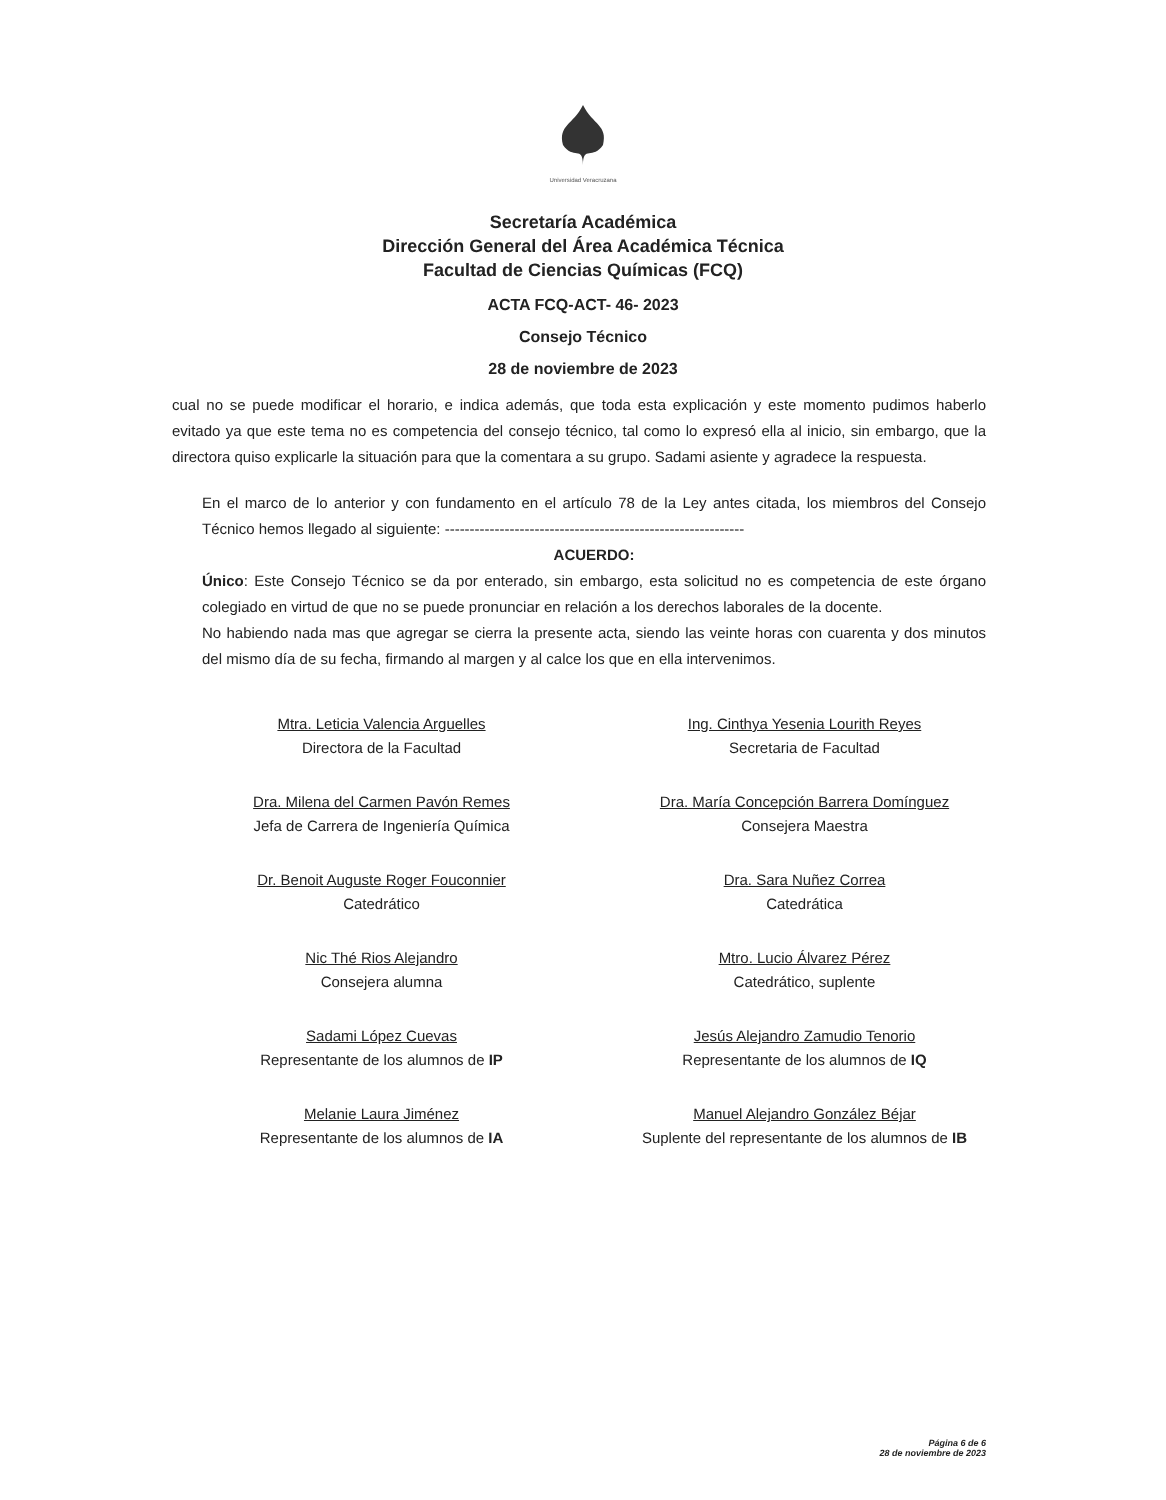Universidad Veracruzana
Secretaría Académica
Dirección General del Área Académica Técnica
Facultad de Ciencias Químicas (FCQ)
ACTA FCQ-ACT- 46- 2023
Consejo Técnico
28 de noviembre de 2023
cual no se puede modificar el horario, e indica además, que toda esta explicación y este momento pudimos haberlo evitado ya que este tema no es competencia del consejo técnico, tal como lo expresó ella al inicio, sin embargo, que la directora quiso explicarle la situación para que la comentara a su grupo. Sadami asiente y agradece la respuesta.
En el marco de lo anterior y con fundamento en el artículo 78 de la Ley antes citada, los miembros del Consejo Técnico hemos llegado al siguiente: ------------------------------------------------------------
ACUERDO:
Único: Este Consejo Técnico se da por enterado, sin embargo, esta solicitud no es competencia de este órgano colegiado en virtud de que no se puede pronunciar en relación a los derechos laborales de la docente.
No habiendo nada mas que agregar se cierra la presente acta, siendo las veinte horas con cuarenta y dos minutos del mismo día de su fecha, firmando al margen y al calce los que en ella intervenimos.
Mtra. Leticia Valencia Arguelles
Directora de la Facultad
Ing. Cinthya Yesenia Lourith Reyes
Secretaria de Facultad
Dra. Milena del Carmen Pavón Remes
Jefa de Carrera de Ingeniería Química
Dra. María Concepción Barrera Domínguez
Consejera Maestra
Dr. Benoit Auguste Roger Fouconnier
Catedrático
Dra. Sara Nuñez Correa
Catedrática
Nic Thé Rios Alejandro
Consejera alumna
Mtro. Lucio Álvarez Pérez
Catedrático, suplente
Sadami López Cuevas
Representante de los alumnos de IP
Jesús Alejandro Zamudio Tenorio
Representante de los alumnos de IQ
Melanie Laura Jiménez
Representante de los alumnos de IA
Manuel Alejandro González Béjar
Suplente del representante de los alumnos de IB
Página 6 de 6
28 de noviembre de 2023